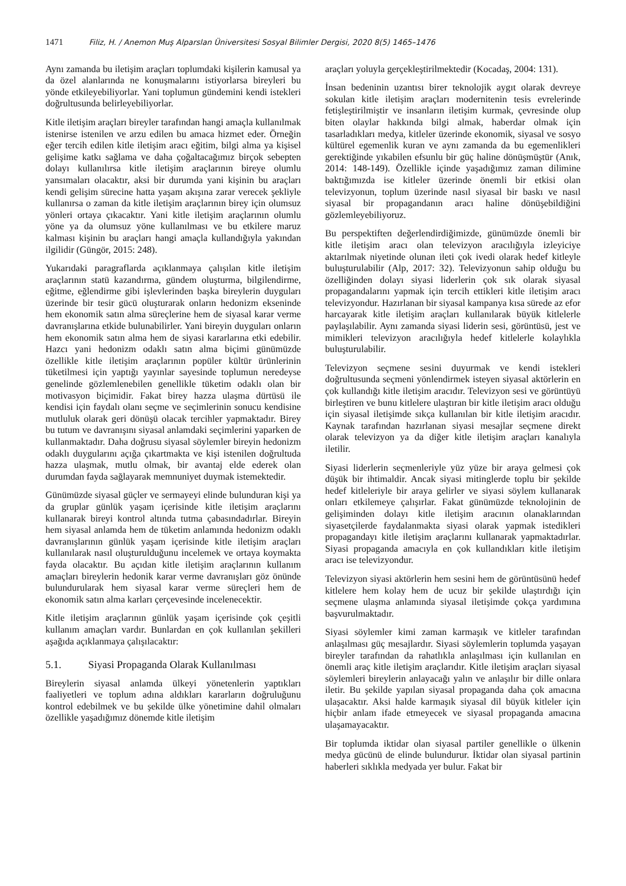1471 Filiz, H. / Anemon Muş Alparslan Üniversitesi Sosyal Bilimler Dergisi, 2020 8(5) 1465–1476
Aynı zamanda bu iletişim araçları toplumdaki kişilerin kamusal ya da özel alanlarında ne konuşmalarını istiyorlarsa bireyleri bu yönde etkileyebiliyorlar. Yani toplumun gündemini kendi istekleri doğrultusunda belirleyebiliyorlar.
Kitle iletişim araçları bireyler tarafından hangi amaçla kullanılmak istenirse istenilen ve arzu edilen bu amaca hizmet eder. Örneğin eğer tercih edilen kitle iletişim aracı eğitim, bilgi alma ya kişisel gelişime katkı sağlama ve daha çoğaltacağımız birçok sebepten dolayı kullanılırsa kitle iletişim araçlarının bireye olumlu yansımaları olacaktır, aksi bir durumda yani kişinin bu araçları kendi gelişim sürecine hatta yaşam akışına zarar verecek şekliyle kullanırsa o zaman da kitle iletişim araçlarının birey için olumsuz yönleri ortaya çıkacaktır. Yani kitle iletişim araçlarının olumlu yöne ya da olumsuz yöne kullanılması ve bu etkilere maruz kalması kişinin bu araçları hangi amaçla kullandığıyla yakından ilgilidir (Güngör, 2015: 248).
Yukarıdaki paragraflarda açıklanmaya çalışılan kitle iletişim araçlarının statü kazandırma, gündem oluşturma, bilgilendirme, eğitme, eğlendirme gibi işlevlerinden başka bireylerin duyguları üzerinde bir tesir gücü oluşturarak onların hedonizm ekseninde hem ekonomik satın alma süreçlerine hem de siyasal karar verme davranışlarına etkide bulunabilirler. Yani bireyin duyguları onların hem ekonomik satın alma hem de siyasi kararlarına etki edebilir. Hazcı yani hedonizm odaklı satın alma biçimi günümüzde özellikle kitle iletişim araçlarının popüler kültür ürünlerinin tüketilmesi için yaptığı yayınlar sayesinde toplumun neredeyse genelinde gözlemlenebilen genellikle tüketim odaklı olan bir motivasyon biçimidir. Fakat birey hazza ulaşma dürtüsü ile kendisi için faydalı olanı seçme ve seçimlerinin sonucu kendisine mutluluk olarak geri dönüşü olacak tercihler yapmaktadır. Birey bu tutum ve davranışını siyasal anlamdaki seçimlerini yaparken de kullanmaktadır. Daha doğrusu siyasal söylemler bireyin hedonizm odaklı duygularını açığa çıkartmakta ve kişi istenilen doğrultuda hazza ulaşmak, mutlu olmak, bir avantaj elde ederek olan durumdan fayda sağlayarak memnuniyet duymak istemektedir.
Günümüzde siyasal güçler ve sermayeyi elinde bulunduran kişi ya da gruplar günlük yaşam içerisinde kitle iletişim araçlarını kullanarak bireyi kontrol altında tutma çabasındadırlar. Bireyin hem siyasal anlamda hem de tüketim anlamında hedonizm odaklı davranışlarının günlük yaşam içerisinde kitle iletişim araçları kullanılarak nasıl oluşturulduğunu incelemek ve ortaya koymakta fayda olacaktır. Bu açıdan kitle iletişim araçlarının kullanım amaçları bireylerin hedonik karar verme davranışları göz önünde bulundurularak hem siyasal karar verme süreçleri hem de ekonomik satın alma karları çerçevesinde incelenecektir.
Kitle iletişim araçlarının günlük yaşam içerisinde çok çeşitli kullanım amaçları vardır. Bunlardan en çok kullanılan şekilleri aşağıda açıklanmaya çalışılacaktır:
5.1. Siyasi Propaganda Olarak Kullanılması
Bireylerin siyasal anlamda ülkeyi yönetenlerin yaptıkları faaliyetleri ve toplum adına aldıkları kararların doğruluğunu kontrol edebilmek ve bu şekilde ülke yönetimine dahil olmaları özellikle yaşadığımız dönemde kitle iletişim
araçları yoluyla gerçekleştirilmektedir (Kocadaş, 2004: 131).
İnsan bedeninin uzantısı birer teknolojik aygıt olarak devreye sokulan kitle iletişim araçları modernitenin tesis evrelerinde fetişleştirilmiştir ve insanların iletişim kurmak, çevresinde olup biten olaylar hakkında bilgi almak, haberdar olmak için tasarladıkları medya, kitleler üzerinde ekonomik, siyasal ve sosyo kültürel egemenlik kuran ve aynı zamanda da bu egemenlikleri gerektiğinde yıkabilen efsunlu bir güç haline dönüşmüştür (Anık, 2014: 148-149). Özellikle içinde yaşadığımız zaman dilimine baktığımızda ise kitleler üzerinde önemli bir etkisi olan televizyonun, toplum üzerinde nasıl siyasal bir baskı ve nasıl siyasal bir propagandanın aracı haline dönüşebildiğini gözlemleyebiliyoruz.
Bu perspektiften değerlendirdiğimizde, günümüzde önemli bir kitle iletişim aracı olan televizyon aracılığıyla izleyiciye aktarılmak niyetinde olunan ileti çok ivedi olarak hedef kitleyle buluşturulabilir (Alp, 2017: 32). Televizyonun sahip olduğu bu özelliğinden dolayı siyasi liderlerin çok sık olarak siyasal propagandalarını yapmak için tercih ettikleri kitle iletişim aracı televizyondur. Hazırlanan bir siyasal kampanya kısa sürede az efor harcayarak kitle iletişim araçları kullanılarak büyük kitlelerle paylaşılabilir. Aynı zamanda siyasi liderin sesi, görüntüsü, jest ve mimikleri televizyon aracılığıyla hedef kitlelerle kolaylıkla buluşturulabilir.
Televizyon seçmene sesini duyurmak ve kendi istekleri doğrultusunda seçmeni yönlendirmek isteyen siyasal aktörlerin en çok kullandığı kitle iletişim aracıdır. Televizyon sesi ve görüntüyü birleştiren ve bunu kitlelere ulaştıran bir kitle iletişim aracı olduğu için siyasal iletişimde sıkça kullanılan bir kitle iletişim aracıdır. Kaynak tarafından hazırlanan siyasi mesajlar seçmene direkt olarak televizyon ya da diğer kitle iletişim araçları kanalıyla iletilir.
Siyasi liderlerin seçmenleriyle yüz yüze bir araya gelmesi çok düşük bir ihtimaldir. Ancak siyasi mitinglerde toplu bir şekilde hedef kitleleriyle bir araya gelirler ve siyasi söylem kullanarak onları etkilemeye çalışırlar. Fakat günümüzde teknolojinin de gelişiminden dolayı kitle iletişim aracının olanaklarından siyasetçilerde faydalanmakta siyasi olarak yapmak istedikleri propagandayı kitle iletişim araçlarını kullanarak yapmaktadırlar. Siyasi propaganda amacıyla en çok kullandıkları kitle iletişim aracı ise televizyondur.
Televizyon siyasi aktörlerin hem sesini hem de görüntüsünü hedef kitlelere hem kolay hem de ucuz bir şekilde ulaştırdığı için seçmene ulaşma anlamında siyasal iletişimde çokça yardımına başvurulmaktadır.
Siyasi söylemler kimi zaman karmaşık ve kitleler tarafından anlaşılması güç mesajlardır. Siyasi söylemlerin toplumda yaşayan bireyler tarafından da rahatlıkla anlaşılması için kullanılan en önemli araç kitle iletişim araçlarıdır. Kitle iletişim araçları siyasal söylemleri bireylerin anlayacağı yalın ve anlaşılır bir dille onlara iletir. Bu şekilde yapılan siyasal propaganda daha çok amacına ulaşacaktır. Aksi halde karmaşık siyasal dil büyük kitleler için hiçbir anlam ifade etmeyecek ve siyasal propaganda amacına ulaşamayacaktır.
Bir toplumda iktidar olan siyasal partiler genellikle o ülkenin medya gücünü de elinde bulundurur. İktidar olan siyasal partinin haberleri sıklıkla medyada yer bulur. Fakat bir